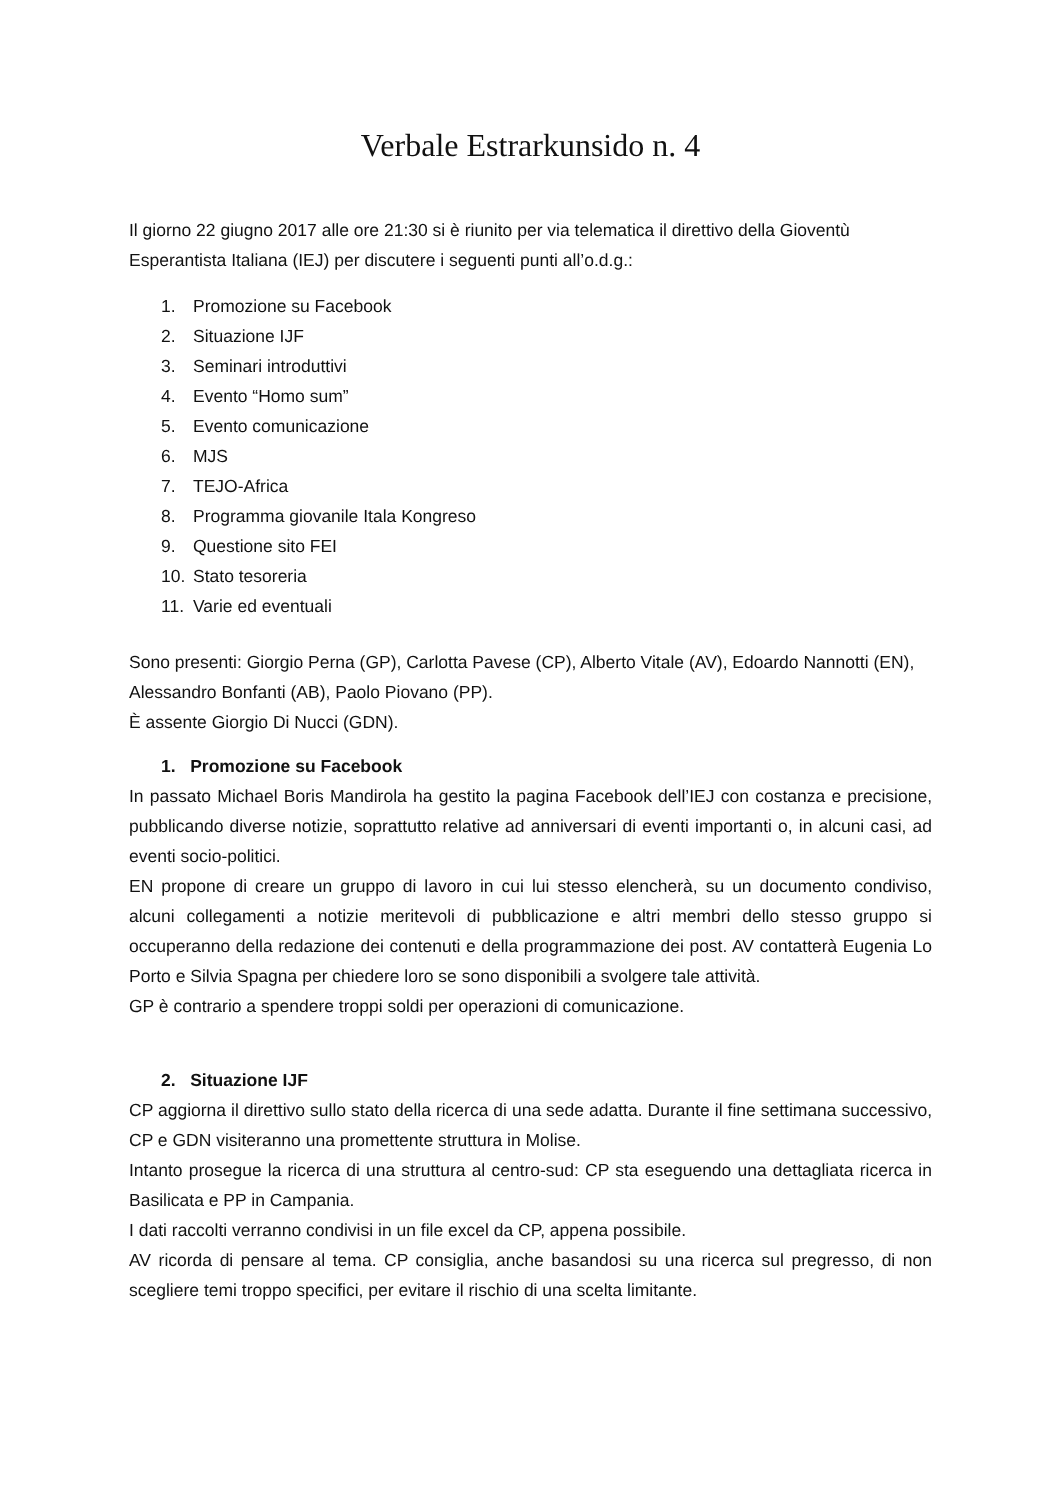Verbale Estrarkunsido n. 4
Il giorno 22 giugno 2017 alle ore 21:30 si è riunito per via telematica il direttivo della Gioventù Esperantista Italiana (IEJ) per discutere i seguenti punti all’o.d.g.:
1. Promozione su Facebook
2. Situazione IJF
3. Seminari introduttivi
4. Evento “Homo sum”
5. Evento comunicazione
6. MJS
7. TEJO-Africa
8. Programma giovanile Itala Kongreso
9. Questione sito FEI
10. Stato tesoreria
11. Varie ed eventuali
Sono presenti: Giorgio Perna (GP), Carlotta Pavese (CP), Alberto Vitale (AV), Edoardo Nannotti (EN), Alessandro Bonfanti (AB), Paolo Piovano (PP).
È assente Giorgio Di Nucci (GDN).
1. Promozione su Facebook
In passato Michael Boris Mandirola ha gestito la pagina Facebook dell’IEJ con costanza e precisione, pubblicando diverse notizie, soprattutto relative ad anniversari di eventi importanti o, in alcuni casi, ad eventi socio-politici.
EN propone di creare un gruppo di lavoro in cui lui stesso elencherà, su un documento condiviso, alcuni collegamenti a notizie meritevoli di pubblicazione e altri membri dello stesso gruppo si occuperanno della redazione dei contenuti e della programmazione dei post. AV contatterà Eugenia Lo Porto e Silvia Spagna per chiedere loro se sono disponibili a svolgere tale attività.
GP è contrario a spendere troppi soldi per operazioni di comunicazione.
2. Situazione IJF
CP aggiorna il direttivo sullo stato della ricerca di una sede adatta. Durante il fine settimana successivo, CP e GDN visiteranno una promettente struttura in Molise.
Intanto prosegue la ricerca di una struttura al centro-sud: CP sta eseguendo una dettagliata ricerca in Basilicata e PP in Campania.
I dati raccolti verranno condivisi in un file excel da CP, appena possibile.
AV ricorda di pensare al tema. CP consiglia, anche basandosi su una ricerca sul pregresso, di non scegliere temi troppo specifici, per evitare il rischio di una scelta limitante.